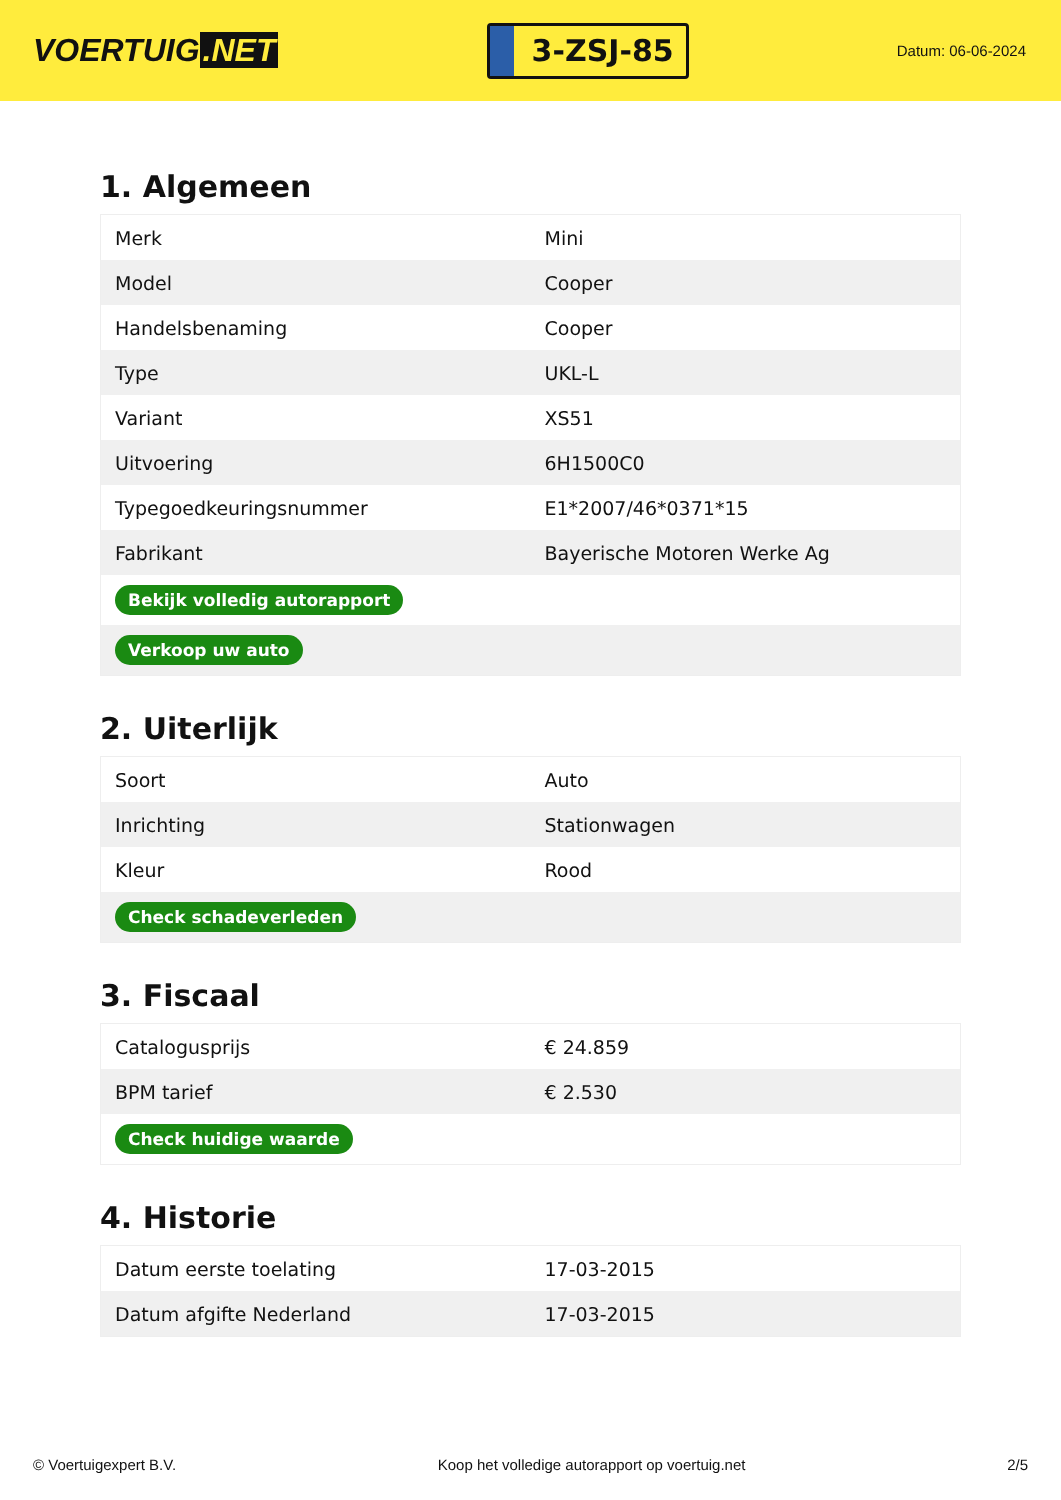VOERTUIG.NET
3-ZSJ-85
Datum: 06-06-2024
1. Algemeen
| Merk | Mini |
| Model | Cooper |
| Handelsbenaming | Cooper |
| Type | UKL-L |
| Variant | XS51 |
| Uitvoering | 6H1500C0 |
| Typegoedkeuringsnummer | E1*2007/46*0371*15 |
| Fabrikant | Bayerische Motoren Werke Ag |
| Bekijk volledig autorapport | |
| Verkoop uw auto | |
2. Uiterlijk
| Soort | Auto |
| Inrichting | Stationwagen |
| Kleur | Rood |
| Check schadeverleden | |
3. Fiscaal
| Catalogusprijs | € 24.859 |
| BPM tarief | € 2.530 |
| Check huidige waarde | |
4. Historie
| Datum eerste toelating | 17-03-2015 |
| Datum afgifte Nederland | 17-03-2015 |
© Voertuigexpert B.V. Koop het volledige autorapport op voertuig.net 2/5